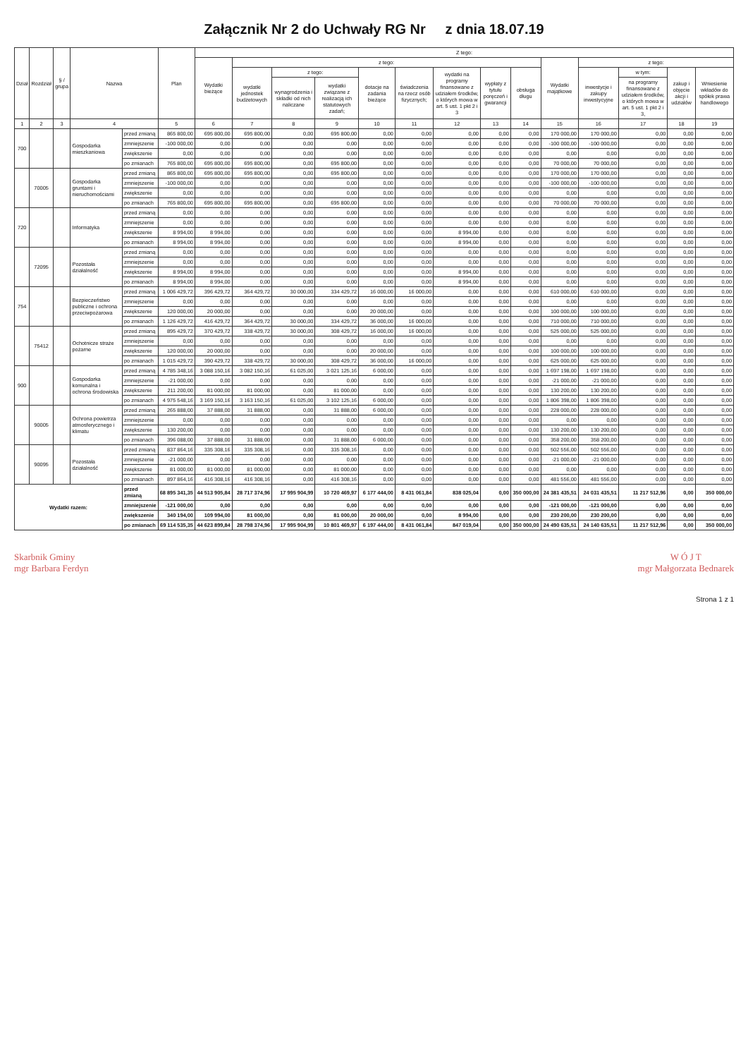Załącznik Nr 2 do Uchwały RG Nr z dnia 18.07.19
| Dział | Rozdział | § / grupa | Nazwa | | Plan | Z tego: | | | | | | | | | | | | | |
| --- | --- | --- | --- | --- | --- | --- | --- | --- | --- | --- | --- | --- | --- | --- | --- | --- | --- | --- | --- |
| | | | | | | Wydatki bieżące | z tego: | | | | | | | | Wydatki majątkowe | z tego: | | | |
| | | | | | | | wydatki jednostek budżetowych | z tego: | | dotacje na zadania bieżące | świadczenia na rzecz osób fizycznych; | wydatki na programy finansowane z udziałem środków, o których mowa w art. 5 ust. 1 pkt 2 i 3 | wypłaty z tytułu poręczeń i gwarancji | obsługa długu | | inwestycje i zakupy inwestycyjne | w tym: | zakup i objęcie akcji i udziałów | Wniesienie wkładów do spółek prawa handlowego |
| | | | | | | | | wynagrodzenia i składki od nich naliczane | wydatki związane z realizacją ich statutowych zadań; | | | | | | | | na programy finansowane z udziałem środków, o których mowa w art. 5 ust. 1 pkt 2 i 3, | | |
| 1 | 2 | 3 | 4 | | 5 | 6 | 7 | 8 | 9 | 10 | 11 | 12 | 13 | 14 | 15 | 16 | 17 | 18 | 19 |
| 700 | | | Gospodarka mieszkaniowa | przed zmianą | 865 800,00 | 695 800,00 | 695 800,00 | 0,00 | 695 800,00 | 0,00 | 0,00 | 0,00 | 0,00 | 0,00 | 170 000,00 | 170 000,00 | 0,00 | 0,00 | 0,00 |
| | | | | zmniejszenie | -100 000,00 | 0,00 | 0,00 | 0,00 | 0,00 | 0,00 | 0,00 | 0,00 | 0,00 | 0,00 | -100 000,00 | -100 000,00 | 0,00 | 0,00 | 0,00 |
| | | | | zwiększenie | 0,00 | 0,00 | 0,00 | 0,00 | 0,00 | 0,00 | 0,00 | 0,00 | 0,00 | 0,00 | 0,00 | 0,00 | 0,00 | 0,00 | 0,00 |
| | | | | po zmianach | 765 800,00 | 695 800,00 | 695 800,00 | 0,00 | 695 800,00 | 0,00 | 0,00 | 0,00 | 0,00 | 0,00 | 70 000,00 | 70 000,00 | 0,00 | 0,00 | 0,00 |
| | 70005 | | Gospodarka gruntami i nieruchomościami | przed zmianą | 865 800,00 | 695 800,00 | 695 800,00 | 0,00 | 695 800,00 | 0,00 | 0,00 | 0,00 | 0,00 | 0,00 | 170 000,00 | 170 000,00 | 0,00 | 0,00 | 0,00 |
| | | | | zmniejszenie | -100 000,00 | 0,00 | 0,00 | 0,00 | 0,00 | 0,00 | 0,00 | 0,00 | 0,00 | 0,00 | -100 000,00 | -100 000,00 | 0,00 | 0,00 | 0,00 |
| | | | | zwiększenie | 0,00 | 0,00 | 0,00 | 0,00 | 0,00 | 0,00 | 0,00 | 0,00 | 0,00 | 0,00 | 0,00 | 0,00 | 0,00 | 0,00 | 0,00 |
| | | | | po zmianach | 765 800,00 | 695 800,00 | 695 800,00 | 0,00 | 695 800,00 | 0,00 | 0,00 | 0,00 | 0,00 | 0,00 | 70 000,00 | 70 000,00 | 0,00 | 0,00 | 0,00 |
| 720 | | | Informatyka | przed zmianą | 0,00 | 0,00 | 0,00 | 0,00 | 0,00 | 0,00 | 0,00 | 0,00 | 0,00 | 0,00 | 0,00 | 0,00 | 0,00 | 0,00 | 0,00 |
| | | | | zmniejszenie | 0,00 | 0,00 | 0,00 | 0,00 | 0,00 | 0,00 | 0,00 | 0,00 | 0,00 | 0,00 | 0,00 | 0,00 | 0,00 | 0,00 | 0,00 |
| | | | | zwiększenie | 8 994,00 | 8 994,00 | 0,00 | 0,00 | 0,00 | 0,00 | 0,00 | 8 994,00 | 0,00 | 0,00 | 0,00 | 0,00 | 0,00 | 0,00 | 0,00 |
| | | | | po zmianach | 8 994,00 | 8 994,00 | 0,00 | 0,00 | 0,00 | 0,00 | 0,00 | 8 994,00 | 0,00 | 0,00 | 0,00 | 0,00 | 0,00 | 0,00 | 0,00 |
| | 72095 | | Pozostała działalność | przed zmianą | 0,00 | 0,00 | 0,00 | 0,00 | 0,00 | 0,00 | 0,00 | 0,00 | 0,00 | 0,00 | 0,00 | 0,00 | 0,00 | 0,00 | 0,00 |
| | | | | zmniejszenie | 0,00 | 0,00 | 0,00 | 0,00 | 0,00 | 0,00 | 0,00 | 0,00 | 0,00 | 0,00 | 0,00 | 0,00 | 0,00 | 0,00 | 0,00 |
| | | | | zwiększenie | 8 994,00 | 8 994,00 | 0,00 | 0,00 | 0,00 | 0,00 | 0,00 | 8 994,00 | 0,00 | 0,00 | 0,00 | 0,00 | 0,00 | 0,00 | 0,00 |
| | | | | po zmianach | 8 994,00 | 8 994,00 | 0,00 | 0,00 | 0,00 | 0,00 | 0,00 | 8 994,00 | 0,00 | 0,00 | 0,00 | 0,00 | 0,00 | 0,00 | 0,00 |
| 754 | | | Bezpieczeństwo publiczne i ochrona przeciwpożarowa | przed zmianą | 1 006 429,72 | 396 429,72 | 364 429,72 | 30 000,00 | 334 429,72 | 16 000,00 | 16 000,00 | 0,00 | 0,00 | 0,00 | 610 000,00 | 610 000,00 | 0,00 | 0,00 | 0,00 |
| | | | | zmniejszenie | 0,00 | 0,00 | 0,00 | 0,00 | 0,00 | 0,00 | 0,00 | 0,00 | 0,00 | 0,00 | 0,00 | 0,00 | 0,00 | 0,00 | 0,00 |
| | | | | zwiększenie | 120 000,00 | 20 000,00 | 0,00 | 0,00 | 0,00 | 20 000,00 | 0,00 | 0,00 | 0,00 | 0,00 | 100 000,00 | 100 000,00 | 0,00 | 0,00 | 0,00 |
| | | | | po zmianach | 1 126 429,72 | 416 429,72 | 364 429,72 | 30 000,00 | 334 429,72 | 36 000,00 | 16 000,00 | 0,00 | 0,00 | 0,00 | 710 000,00 | 710 000,00 | 0,00 | 0,00 | 0,00 |
| | 75412 | | Ochotnicze straże pożarne | przed zmianą | 895 429,72 | 370 429,72 | 338 429,72 | 30 000,00 | 308 429,72 | 16 000,00 | 16 000,00 | 0,00 | 0,00 | 0,00 | 525 000,00 | 525 000,00 | 0,00 | 0,00 | 0,00 |
| | | | | zmniejszenie | 0,00 | 0,00 | 0,00 | 0,00 | 0,00 | 0,00 | 0,00 | 0,00 | 0,00 | 0,00 | 0,00 | 0,00 | 0,00 | 0,00 | 0,00 |
| | | | | zwiększenie | 120 000,00 | 20 000,00 | 0,00 | 0,00 | 0,00 | 20 000,00 | 0,00 | 0,00 | 0,00 | 0,00 | 100 000,00 | 100 000,00 | 0,00 | 0,00 | 0,00 |
| | | | | po zmianach | 1 015 429,72 | 390 429,72 | 338 429,72 | 30 000,00 | 308 429,72 | 36 000,00 | 16 000,00 | 0,00 | 0,00 | 0,00 | 625 000,00 | 625 000,00 | 0,00 | 0,00 | 0,00 |
| 900 | | | Gospodarka komunalna i ochrona środowiska | przed zmianą | 4 785 348,16 | 3 088 150,16 | 3 082 150,16 | 61 025,00 | 3 021 125,16 | 6 000,00 | 0,00 | 0,00 | 0,00 | 0,00 | 1 697 198,00 | 1 697 198,00 | 0,00 | 0,00 | 0,00 |
| | | | | zmniejszenie | -21 000,00 | 0,00 | 0,00 | 0,00 | 0,00 | 0,00 | 0,00 | 0,00 | 0,00 | 0,00 | -21 000,00 | -21 000,00 | 0,00 | 0,00 | 0,00 |
| | | | | zwiększenie | 211 200,00 | 81 000,00 | 81 000,00 | 0,00 | 81 000,00 | 0,00 | 0,00 | 0,00 | 0,00 | 0,00 | 130 200,00 | 130 200,00 | 0,00 | 0,00 | 0,00 |
| | | | | po zmianach | 4 975 548,16 | 3 169 150,16 | 3 163 150,16 | 61 025,00 | 3 102 125,16 | 6 000,00 | 0,00 | 0,00 | 0,00 | 0,00 | 1 806 398,00 | 1 806 398,00 | 0,00 | 0,00 | 0,00 |
| | 90005 | | Ochrona powietrza atmosferycznego i klimatu | przed zmianą | 265 888,00 | 37 888,00 | 31 888,00 | 0,00 | 31 888,00 | 6 000,00 | 0,00 | 0,00 | 0,00 | 0,00 | 228 000,00 | 228 000,00 | 0,00 | 0,00 | 0,00 |
| | | | | zmniejszenie | 0,00 | 0,00 | 0,00 | 0,00 | 0,00 | 0,00 | 0,00 | 0,00 | 0,00 | 0,00 | 0,00 | 0,00 | 0,00 | 0,00 | 0,00 |
| | | | | zwiększenie | 130 200,00 | 0,00 | 0,00 | 0,00 | 0,00 | 0,00 | 0,00 | 0,00 | 0,00 | 0,00 | 130 200,00 | 130 200,00 | 0,00 | 0,00 | 0,00 |
| | | | | po zmianach | 396 088,00 | 37 888,00 | 31 888,00 | 0,00 | 31 888,00 | 6 000,00 | 0,00 | 0,00 | 0,00 | 0,00 | 358 200,00 | 358 200,00 | 0,00 | 0,00 | 0,00 |
| | 90095 | | Pozostała działalność | przed zmianą | 837 864,16 | 335 308,16 | 335 308,16 | 0,00 | 335 308,16 | 0,00 | 0,00 | 0,00 | 0,00 | 0,00 | 502 556,00 | 502 556,00 | 0,00 | 0,00 | 0,00 |
| | | | | zmniejszenie | -21 000,00 | 0,00 | 0,00 | 0,00 | 0,00 | 0,00 | 0,00 | 0,00 | 0,00 | 0,00 | -21 000,00 | -21 000,00 | 0,00 | 0,00 | 0,00 |
| | | | | zwiększenie | 81 000,00 | 81 000,00 | 81 000,00 | 0,00 | 81 000,00 | 0,00 | 0,00 | 0,00 | 0,00 | 0,00 | 0,00 | 0,00 | 0,00 | 0,00 | 0,00 |
| | | | | po zmianach | 897 864,16 | 416 308,16 | 416 308,16 | 0,00 | 416 308,16 | 0,00 | 0,00 | 0,00 | 0,00 | 0,00 | 481 556,00 | 481 556,00 | 0,00 | 0,00 | 0,00 |
| Wydatki razem: | | | | przed zmianą | 68 895 341,35 | 44 513 905,84 | 28 717 374,96 | 17 995 904,99 | 10 720 469,97 | 6 177 444,00 | 8 431 061,84 | 838 025,04 | 0,00 | 350 000,00 | 24 381 435,51 | 24 031 435,51 | 11 217 512,96 | 0,00 | 350 000,00 |
| | | | | zmniejszenie | -121 000,00 | 0,00 | 0,00 | 0,00 | 0,00 | 0,00 | 0,00 | 0,00 | 0,00 | 0,00 | -121 000,00 | -121 000,00 | 0,00 | 0,00 | 0,00 |
| | | | | zwiększenie | 340 194,00 | 109 994,00 | 81 000,00 | 0,00 | 81 000,00 | 20 000,00 | 0,00 | 8 994,00 | 0,00 | 0,00 | 230 200,00 | 230 200,00 | 0,00 | 0,00 | 0,00 |
| | | | | po zmianach | 69 114 535,35 | 44 623 899,84 | 28 798 374,96 | 17 995 904,99 | 10 801 469,97 | 6 197 444,00 | 8 431 061,84 | 847 019,04 | 0,00 | 350 000,00 | 24 490 635,51 | 24 140 635,51 | 11 217 512,96 | 0,00 | 350 000,00 |
Skarbnik Gminy
mgr Barbara Ferdyn
W Ó J T
mgr Małgorzata Bednarek
Strona 1 z 1